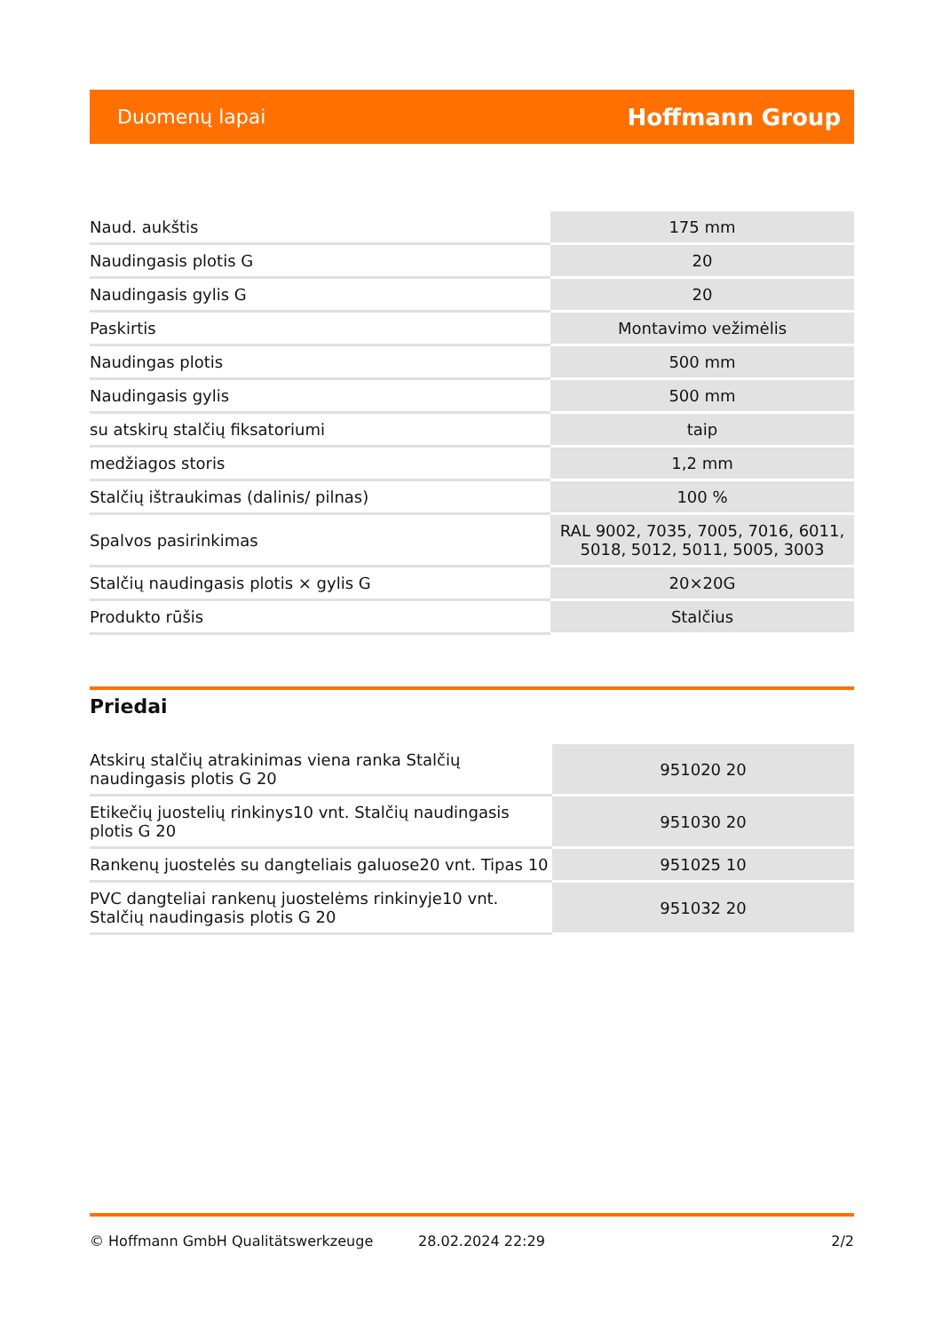Duomenų lapai Hoffmann Group
| Naud. aukštis | 175 mm |
| Naudingasis plotis G | 20 |
| Naudingasis gylis G | 20 |
| Paskirtis | Montavimo vežimėlis |
| Naudingas plotis | 500 mm |
| Naudingasis gylis | 500 mm |
| su atskirų stalčių fiksatoriumi | taip |
| medžiagos storis | 1,2 mm |
| Stalčių ištraukimas (dalinis/ pilnas) | 100 % |
| Spalvos pasirinkimas | RAL 9002, 7035, 7005, 7016, 6011, 5018, 5012, 5011, 5005, 3003 |
| Stalčių naudingasis plotis × gylis G | 20×20G |
| Produkto rūšis | Stalčius |
Priedai
| Atskirų stalčių atrakinimas viena ranka Stalčių naudingasis plotis G 20 | 951020 20 |
| Etikečių juostelių rinkinys10 vnt. Stalčių naudingasis plotis G 20 | 951030 20 |
| Rankenų juostelės su dangteliais galuose20 vnt. Tipas 10 | 951025 10 |
| PVC dangteliai rankenų juostelėms rinkinyje10 vnt. Stalčių naudingasis plotis G 20 | 951032 20 |
© Hoffmann GmbH Qualitätswerkzeuge 28.02.2024 22:29 2/2